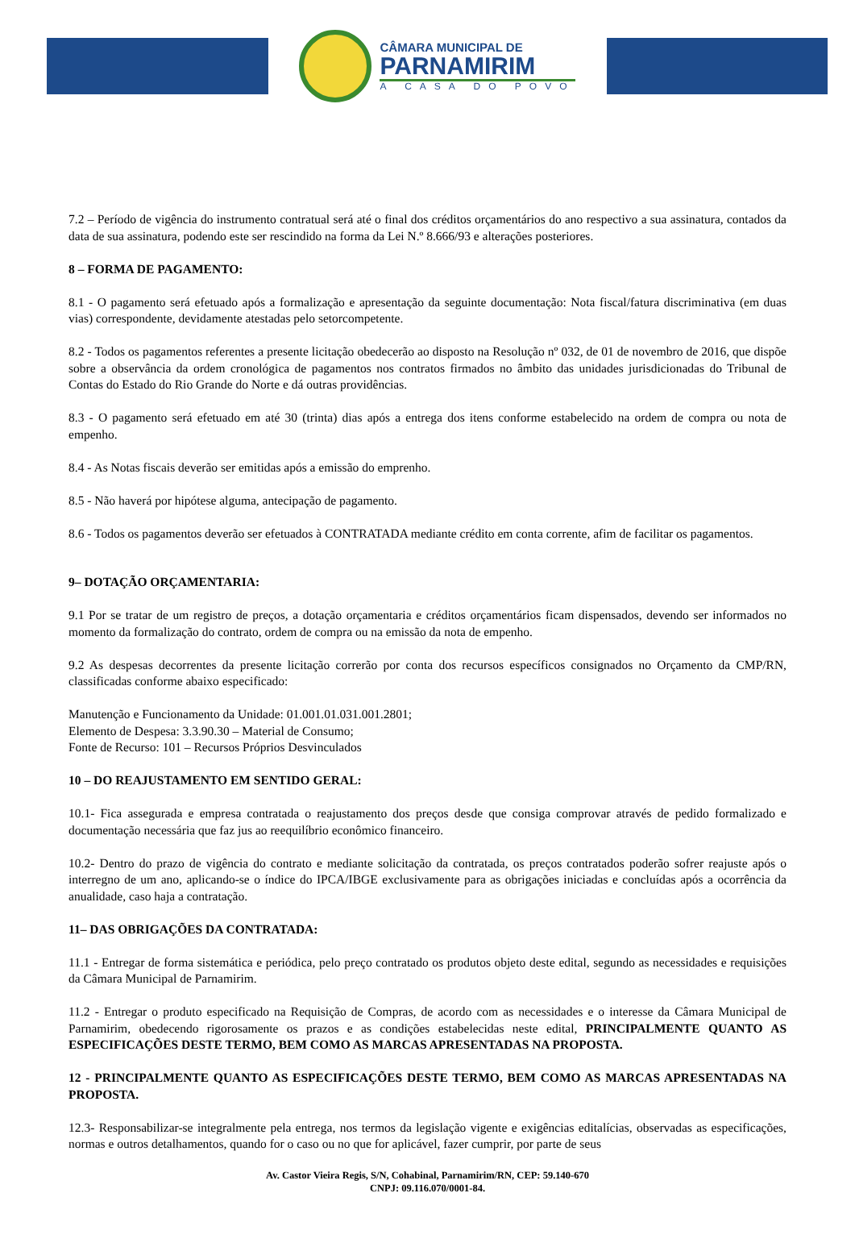CÂMARA MUNICIPAL DE
PARNAMIRIM
A CASA DO POVO
7.2 – Período de vigência do instrumento contratual será até o final dos créditos orçamentários do ano respectivo a sua assinatura, contados da data de sua assinatura, podendo este ser rescindido na forma da Lei N.º 8.666/93 e alterações posteriores.
8 – FORMA DE PAGAMENTO:
8.1 - O pagamento será efetuado após a formalização e apresentação da seguinte documentação: Nota fiscal/fatura discriminativa (em duas vias) correspondente, devidamente atestadas pelo setorcompetente.
8.2 - Todos os pagamentos referentes a presente licitação obedecerão ao disposto na Resolução nº 032, de 01 de novembro de 2016, que dispõe sobre a observância da ordem cronológica de pagamentos nos contratos firmados no âmbito das unidades jurisdicionadas do Tribunal de Contas do Estado do Rio Grande do Norte e dá outras providências.
8.3 - O pagamento será efetuado em até 30 (trinta) dias após a entrega dos itens conforme estabelecido na ordem de compra ou nota de empenho.
8.4 - As Notas fiscais deverão ser emitidas após a emissão do emprenho.
8.5 - Não haverá por hipótese alguma, antecipação de pagamento.
8.6 - Todos os pagamentos deverão ser efetuados à CONTRATADA mediante crédito em conta corrente, afim de facilitar os pagamentos.
9– DOTAÇÃO ORÇAMENTARIA:
9.1 Por se tratar de um registro de preços, a dotação orçamentaria e créditos orçamentários ficam dispensados, devendo ser informados no momento da formalização do contrato, ordem de compra ou na emissão da nota de empenho.
9.2 As despesas decorrentes da presente licitação correrão por conta dos recursos específicos consignados no Orçamento da CMP/RN, classificadas conforme abaixo especificado:
Manutenção e Funcionamento da Unidade: 01.001.01.031.001.2801;
Elemento de Despesa: 3.3.90.30 – Material de Consumo;
Fonte de Recurso: 101 – Recursos Próprios Desvinculados
10 – DO REAJUSTAMENTO EM SENTIDO GERAL:
10.1- Fica assegurada e empresa contratada o reajustamento dos preços desde que consiga comprovar através de pedido formalizado e documentação necessária que faz jus ao reequilíbrio econômico financeiro.
10.2- Dentro do prazo de vigência do contrato e mediante solicitação da contratada, os preços contratados poderão sofrer reajuste após o interregno de um ano, aplicando-se o índice do IPCA/IBGE exclusivamente para as obrigações iniciadas e concluídas após a ocorrência da anualidade, caso haja a contratação.
11– DAS OBRIGAÇÕES DA CONTRATADA:
11.1 - Entregar de forma sistemática e periódica, pelo preço contratado os produtos objeto deste edital, segundo as necessidades e requisições da Câmara Municipal de Parnamirim.
11.2 - Entregar o produto especificado na Requisição de Compras, de acordo com as necessidades e o interesse da Câmara Municipal de Parnamirim, obedecendo rigorosamente os prazos e as condições estabelecidas neste edital, PRINCIPALMENTE QUANTO AS ESPECIFICAÇÕES DESTE TERMO, BEM COMO AS MARCAS APRESENTADAS NA PROPOSTA.
12 - PRINCIPALMENTE QUANTO AS ESPECIFICAÇÕES DESTE TERMO, BEM COMO AS MARCAS APRESENTADAS NA PROPOSTA.
12.3- Responsabilizar-se integralmente pela entrega, nos termos da legislação vigente e exigências editalícias, observadas as especificações, normas e outros detalhamentos, quando for o caso ou no que for aplicável, fazer cumprir, por parte de seus
Av. Castor Vieira Regis, S/N, Cohabinal, Parnamirim/RN, CEP: 59.140-670
CNPJ: 09.116.070/0001-84.